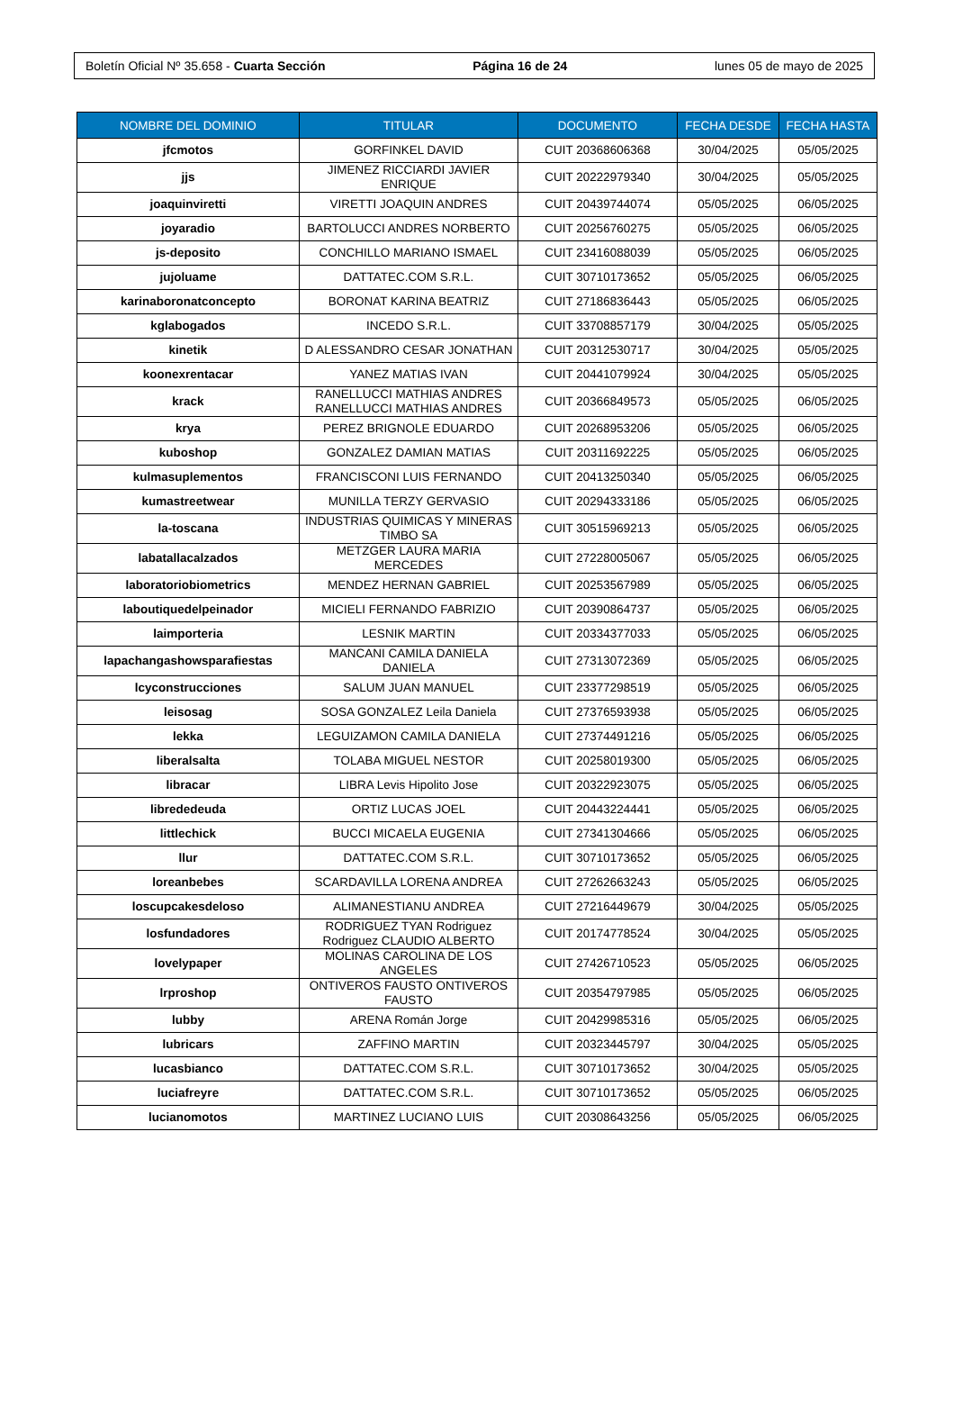Boletín Oficial Nº 35.658 - Cuarta Sección Página 16 de 24 lunes 05 de mayo de 2025
| NOMBRE DEL DOMINIO | TITULAR | DOCUMENTO | FECHA DESDE | FECHA HASTA |
| --- | --- | --- | --- | --- |
| jfcmotos | GORFINKEL DAVID | CUIT 20368606368 | 30/04/2025 | 05/05/2025 |
| jjs | JIMENEZ RICCIARDI JAVIER ENRIQUE | CUIT 20222979340 | 30/04/2025 | 05/05/2025 |
| joaquinviretti | VIRETTI JOAQUIN ANDRES | CUIT 20439744074 | 05/05/2025 | 06/05/2025 |
| joyaradio | BARTOLUCCI ANDRES NORBERTO | CUIT 20256760275 | 05/05/2025 | 06/05/2025 |
| js-deposito | CONCHILLO MARIANO ISMAEL | CUIT 23416088039 | 05/05/2025 | 06/05/2025 |
| jujoluame | DATTATEC.COM S.R.L. | CUIT 30710173652 | 05/05/2025 | 06/05/2025 |
| karinaboronatconcepto | BORONAT KARINA BEATRIZ | CUIT 27186836443 | 05/05/2025 | 06/05/2025 |
| kglabogados | INCEDO S.R.L. | CUIT 33708857179 | 30/04/2025 | 05/05/2025 |
| kinetik | D ALESSANDRO CESAR JONATHAN | CUIT 20312530717 | 30/04/2025 | 05/05/2025 |
| koonexrentacar | YANEZ MATIAS IVAN | CUIT 20441079924 | 30/04/2025 | 05/05/2025 |
| krack | RANELLUCCI MATHIAS ANDRES RANELLUCCI MATHIAS ANDRES | CUIT 20366849573 | 05/05/2025 | 06/05/2025 |
| krya | PEREZ BRIGNOLE EDUARDO | CUIT 20268953206 | 05/05/2025 | 06/05/2025 |
| kuboshop | GONZALEZ DAMIAN MATIAS | CUIT 20311692225 | 05/05/2025 | 06/05/2025 |
| kulmasuplementos | FRANCISCONI LUIS FERNANDO | CUIT 20413250340 | 05/05/2025 | 06/05/2025 |
| kumastreetwear | MUNILLA TERZY GERVASIO | CUIT 20294333186 | 05/05/2025 | 06/05/2025 |
| la-toscana | INDUSTRIAS QUIMICAS Y MINERAS TIMBO SA | CUIT 30515969213 | 05/05/2025 | 06/05/2025 |
| labatallacalzados | METZGER LAURA MARIA MERCEDES | CUIT 27228005067 | 05/05/2025 | 06/05/2025 |
| laboratoriobiometrics | MENDEZ HERNAN GABRIEL | CUIT 20253567989 | 05/05/2025 | 06/05/2025 |
| laboutiquedelpeinador | MICIELI FERNANDO FABRIZIO | CUIT 20390864737 | 05/05/2025 | 06/05/2025 |
| laimporteria | LESNIK MARTIN | CUIT 20334377033 | 05/05/2025 | 06/05/2025 |
| lapachangashowsparafiestas | MANCANI CAMILA DANIELA DANIELA | CUIT 27313072369 | 05/05/2025 | 06/05/2025 |
| lcyconstrucciones | SALUM JUAN MANUEL | CUIT 23377298519 | 05/05/2025 | 06/05/2025 |
| leisosag | SOSA GONZALEZ Leila Daniela | CUIT 27376593938 | 05/05/2025 | 06/05/2025 |
| lekka | LEGUIZAMON CAMILA DANIELA | CUIT 27374491216 | 05/05/2025 | 06/05/2025 |
| liberalsalta | TOLABA MIGUEL NESTOR | CUIT 20258019300 | 05/05/2025 | 06/05/2025 |
| libracar | LIBRA Levis Hipolito Jose | CUIT 20322923075 | 05/05/2025 | 06/05/2025 |
| librededeuda | ORTIZ LUCAS JOEL | CUIT 20443224441 | 05/05/2025 | 06/05/2025 |
| littlechick | BUCCI MICAELA EUGENIA | CUIT 27341304666 | 05/05/2025 | 06/05/2025 |
| llur | DATTATEC.COM S.R.L. | CUIT 30710173652 | 05/05/2025 | 06/05/2025 |
| loreanbebes | SCARDAVILLA LORENA ANDREA | CUIT 27262663243 | 05/05/2025 | 06/05/2025 |
| loscupcakesdeloso | ALIMANESTIANU ANDREA | CUIT 27216449679 | 30/04/2025 | 05/05/2025 |
| losfundadores | RODRIGUEZ TYAN Rodriguez Rodriguez CLAUDIO ALBERTO | CUIT 20174778524 | 30/04/2025 | 05/05/2025 |
| lovelypaper | MOLINAS CAROLINA DE LOS ANGELES | CUIT 27426710523 | 05/05/2025 | 06/05/2025 |
| lrproshop | ONTIVEROS FAUSTO ONTIVEROS FAUSTO | CUIT 20354797985 | 05/05/2025 | 06/05/2025 |
| lubby | ARENA Román Jorge | CUIT 20429985316 | 05/05/2025 | 06/05/2025 |
| lubricars | ZAFFINO MARTIN | CUIT 20323445797 | 30/04/2025 | 05/05/2025 |
| lucasbianco | DATTATEC.COM S.R.L. | CUIT 30710173652 | 30/04/2025 | 05/05/2025 |
| luciafreyre | DATTATEC.COM S.R.L. | CUIT 30710173652 | 05/05/2025 | 06/05/2025 |
| lucianomotos | MARTINEZ LUCIANO LUIS | CUIT 20308643256 | 05/05/2025 | 06/05/2025 |